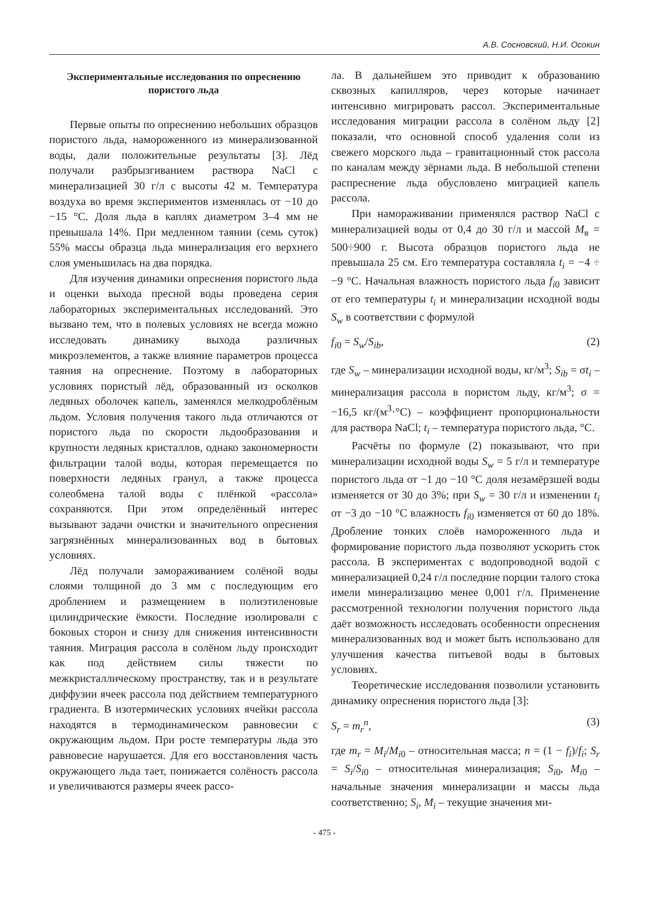А.В. Сосновский, Н.И. Осокин
Экспериментальные исследования по опреснению пористого льда
Первые опыты по опреснению небольших образцов пористого льда, намороженного из минерализованной воды, дали положительные результаты [3]. Лёд получали разбрызгиванием раствора NaCl с минерализацией 30 г/л с высоты 42 м. Температура воздуха во время экспериментов изменялась от −10 до −15 °С. Доля льда в каплях диаметром 3–4 мм не превышала 14%. При медленном таянии (семь суток) 55% массы образца льда минерализация его верхнего слоя уменьшилась на два порядка.
Для изучения динамики опреснения пористого льда и оценки выхода пресной воды проведена серия лабораторных экспериментальных исследований. Это вызвано тем, что в полевых условиях не всегда можно исследовать динамику выхода различных микроэлементов, а также влияние параметров процесса таяния на опреснение. Поэтому в лабораторных условиях пористый лёд, образованный из осколков ледяных оболочек капель, заменялся мелкодроблёным льдом. Условия получения такого льда отличаются от пористого льда по скорости льдообразования и крупности ледяных кристаллов, однако закономерности фильтрации талой воды, которая перемещается по поверхности ледяных гранул, а также процесса солеобмена талой воды с плёнкой «рассола» сохраняются. При этом определённый интерес вызывают задачи очистки и значительного опреснения загрязнённых минерализованных вод в бытовых условиях.
Лёд получали замораживанием солёной воды слоями толщиной до 3 мм с последующим его дроблением и размещением в полиэтиленовые цилиндрические ёмкости. Последние изолировали с боковых сторон и снизу для снижения интенсивности таяния. Миграция рассола в солёном льду происходит как под действием силы тяжести по межкристаллическому пространству, так и в результате диффузии ячеек рассола под действием температурного градиента. В изотермических условиях ячейки рассола находятся в термодинамическом равновесии с окружающим льдом. При росте температуры льда это равновесие нарушается. Для его восстановления часть окружающего льда тает, понижается солёность рассола и увеличиваются размеры ячеек рассо-
ла. В дальнейшем это приводит к образованию сквозных капилляров, через которые начинает интенсивно мигрировать рассол. Экспериментальные исследования миграции рассола в солёном льду [2] показали, что основной способ удаления соли из свежего морского льда – гравитационный сток рассола по каналам между зёрнами льда. В небольшой степени распреснение льда обусловлено миграцией капель рассола.
При намораживании применялся раствор NaCl с минерализацией воды от 0,4 до 30 г/л и массой M<sub>в</sub> = 500÷900 г. Высота образцов пористого льда не превышала 25 см. Его температура составляла t<sub>i</sub> = −4 ÷ −9 °С. Начальная влажность пористого льда f<sub>i0</sub> зависит от его температуры t<sub>i</sub> и минерализации исходной воды S<sub>w</sub> в соответствии с формулой
f<sub>i0</sub> = S<sub>w</sub>/S<sub>ib</sub>, (2)
где S<sub>w</sub> – минерализации исходной воды, кг/м<sup>3</sup>; S<sub>ib</sub> = σt<sub>i</sub> – минерализация рассола в пористом льду, кг/м<sup>3</sup>; σ = −16,5 кг/(м<sup>3</sup>·°С) – коэффициент пропорциональности для раствора NaCl; t<sub>i</sub> – температура пористого льда, °С.
Расчёты по формуле (2) показывают, что при минерализации исходной воды S<sub>w</sub> = 5 г/л и температуре пористого льда от −1 до −10 °С доля незамёрзшей воды изменяется от 30 до 3%; при S<sub>w</sub> = 30 г/л и изменении t<sub>i</sub> от −3 до −10 °С влажность f<sub>i0</sub> изменяется от 60 до 18%. Дробление тонких слоёв намороженного льда и формирование пористого льда позволяют ускорить сток рассола. В экспериментах с водопроводной водой с минерализацией 0,24 г/л последние порции талого стока имели минерализацию менее 0,001 г/л. Применение рассмотренной технологии получения пористого льда даёт возможность исследовать особенности опреснения минерализованных вод и может быть использовано для улучшения качества питьевой воды в бытовых условиях.
Теоретические исследования позволили установить динамику опреснения пористого льда [3]:
S<sub>r</sub> = m<sub>r</sub><sup>n</sup>, (3)
где m<sub>r</sub> = M<sub>i</sub>/M<sub>i0</sub> – относительная масса; n = (1 − f<sub>i</sub>)/f<sub>i</sub>; S<sub>r</sub> = S<sub>i</sub>/S<sub>i0</sub> – относительная минерализация; S<sub>i0</sub>, M<sub>i0</sub> – начальные значения минерализации и массы льда соответственно; S<sub>i</sub>, M<sub>i</sub> – текущие значения ми-
- 475 -